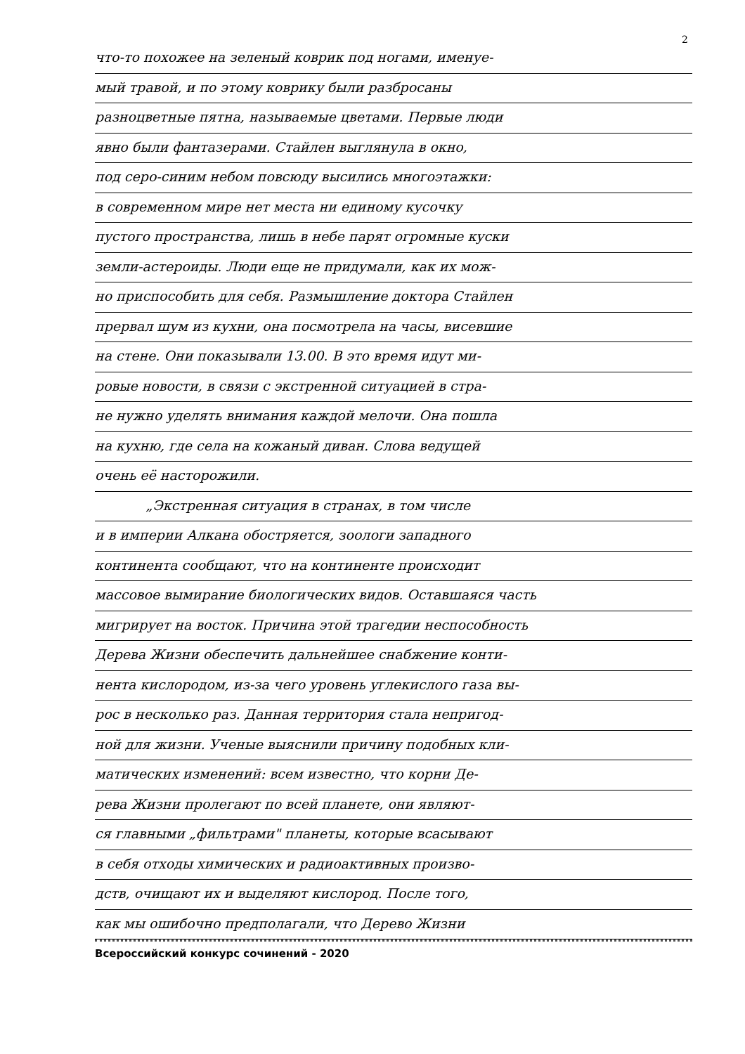2
что-то похожее на зеленый коврик под ногами, именуе-
мый травой, и по этому коврику были разбросаны
разноцветные пятна, называемые цветами. Первые люди
явно были фантазерами. Стайлен выглянула в окно,
под серо-синим небом повсюду высились многоэтажки:
в современном мире нет места ни единому кусочку
пустого пространства, лишь в небе парят огромные куски
земли-астероиды. Люди еще не придумали, как их мож-
но приспособить для себя. Размышление доктора Стайлен
прервал шум из кухни, она посмотрела на часы, висевшие
на стене. Они показывали 13.00. В это время идут ми-
ровые новости, в связи с экстренной ситуацией в стра-
не нужно уделять внимания каждой мелочи. Она пошла
на кухню, где села на кожаный диван. Слова ведущей
очень её насторожили.
„Экстренная ситуация в странах, в том числе
и в империи Алкана обостряется, зоологи западного
континента сообщают, что на континенте происходит
массовое вымирание биологических видов. Оставшаяся часть
мигрирует на восток. Причина этой трагедии неспособность
Дерева Жизни обеспечить дальнейшее снабжение конти-
нента кислородом, из-за чего уровень углекислого газа вы-
рос в несколько раз. Данная территория стала непригод-
ной для жизни. Ученые выяснили причину подобных кли-
матических изменений: всем известно, что корни Де-
рева Жизни пролегают по всей планете, они являют-
ся главными „фильтрами" планеты, которые всасывают
в себя отходы химических и радиоактивных произво-
дств, очищают их и выделяют кислород. После того,
как мы ошибочно предполагали, что Дерево Жизни
Всероссийский конкурс сочинений - 2020